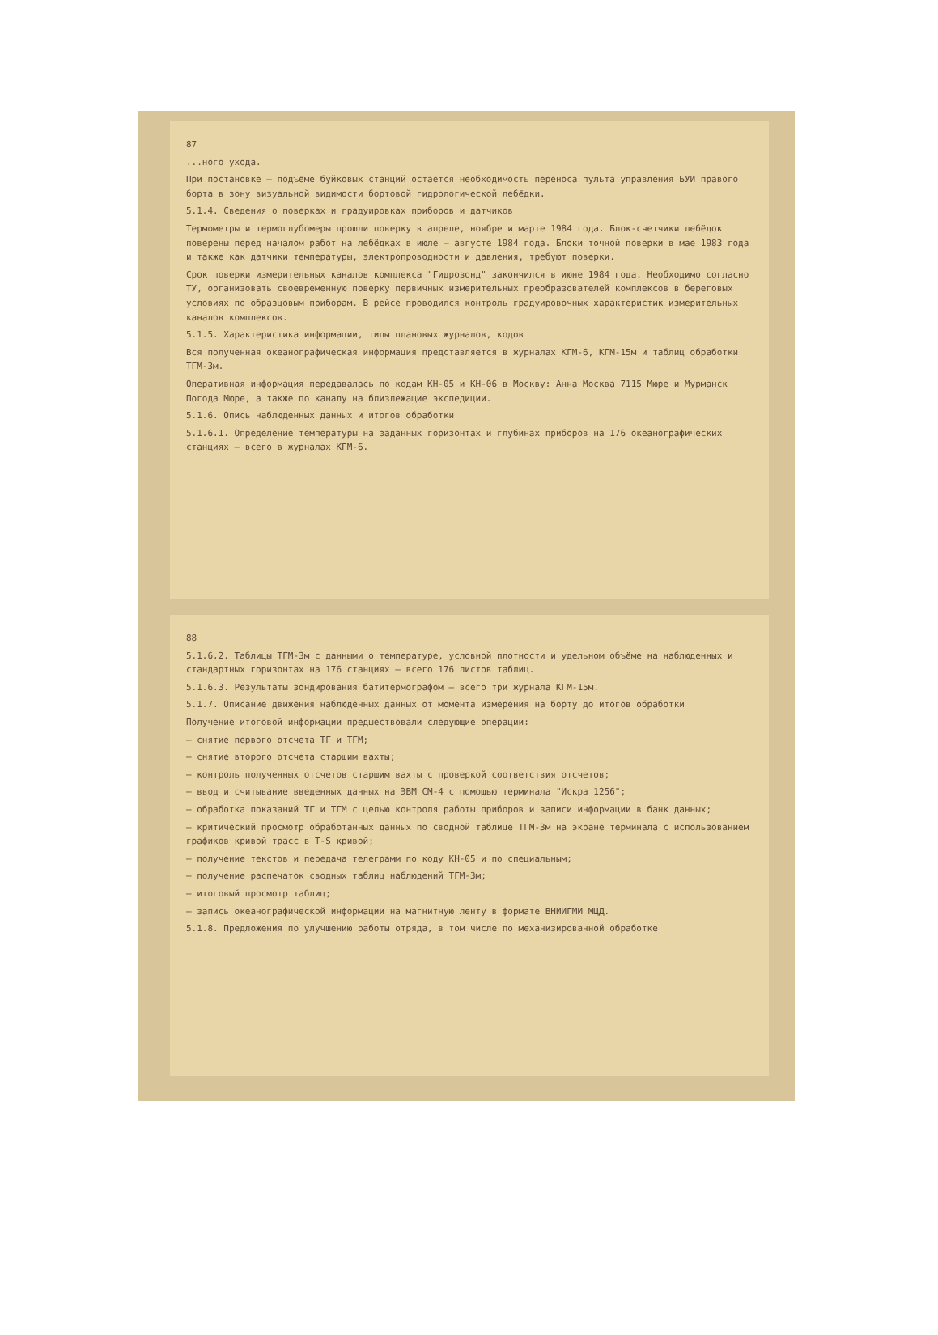87
...ного ухода.
При постановке – подъёме буйковых станций остается необходимость переноса пульта управления БУИ правого борта в зону визуальной видимости бортовой гидрологической лебёдки.
5.1.4. Сведения о поверках и градуировках приборов и датчиков
Термометры и термоглубомеры прошли поверку в апреле, ноябре и марте 1984 года. Блок-счетчики лебёдок поверены перед началом работ на лебёдках в июле – августе 1984 года. Блоки точной поверки в мае 1983 года и также как датчики температуры, электропроводности и давления, требуют поверки.
Срок поверки измерительных каналов комплекса "Гидрозонд" закончился в июне 1984 года. Необходимо согласно ТУ, организовать своевременную поверку первичных измерительных преобразователей комплексов в береговых условиях по образцовым приборам. В рейсе проводился контроль градуировочных характеристик измерительных каналов комплексов.
5.1.5. Характеристика информации, типы плановых журналов, кодов
Вся полученная океанографическая информация представляется в журналах КГМ-6, КГМ-15м и таблиц обработки ТГМ-3м.
Оперативная информация передавалась по кодам КН-05 и КН-06 в Москву: Анна Москва 7115 Мюре и Мурманск Погода Мюре, а также по каналу на близлежащие экспедиции.
5.1.6. Опись наблюденных данных и итогов обработки
5.1.6.1. Определение температуры на заданных горизонтах и глубинах приборов на 176 океанографических станциях – всего в журналах КГМ-6.
88
5.1.6.2. Таблицы ТГМ-3м с данными о температуре, условной плотности и удельном объёме на наблюденных и стандартных горизонтах на 176 станциях – всего 176 листов таблиц.
5.1.6.3. Результаты зондирования батитермографом – всего три журнала КГМ-15м.
5.1.7. Описание движения наблюденных данных от момента измерения на борту до итогов обработки
Получение итоговой информации предшествовали следующие операции:
– снятие первого отсчета ТГ и ТГМ;
– снятие второго отсчета старшим вахты;
– контроль полученных отсчетов старшим вахты с проверкой соответствия отсчетов;
– ввод и считывание введенных данных на ЭВМ СМ-4 с помощью терминала "Искра 1256";
– обработка показаний ТГ и ТГМ с целью контроля работы приборов и записи информации в банк данных;
– критический просмотр обработанных данных по сводной таблице ТГМ-3м на экране терминала с использованием графиков кривой трасс в Т-S кривой;
– получение текстов и передача телеграмм по коду КН-05 и по специальным;
– получение распечаток сводных таблиц наблюдений ТГМ-3м;
– итоговый просмотр таблиц;
– запись океанографической информации на магнитную ленту в формате ВНИИГМИ МЦД.
5.1.8. Предложения по улучшению работы отряда, в том числе по механизированной обработке